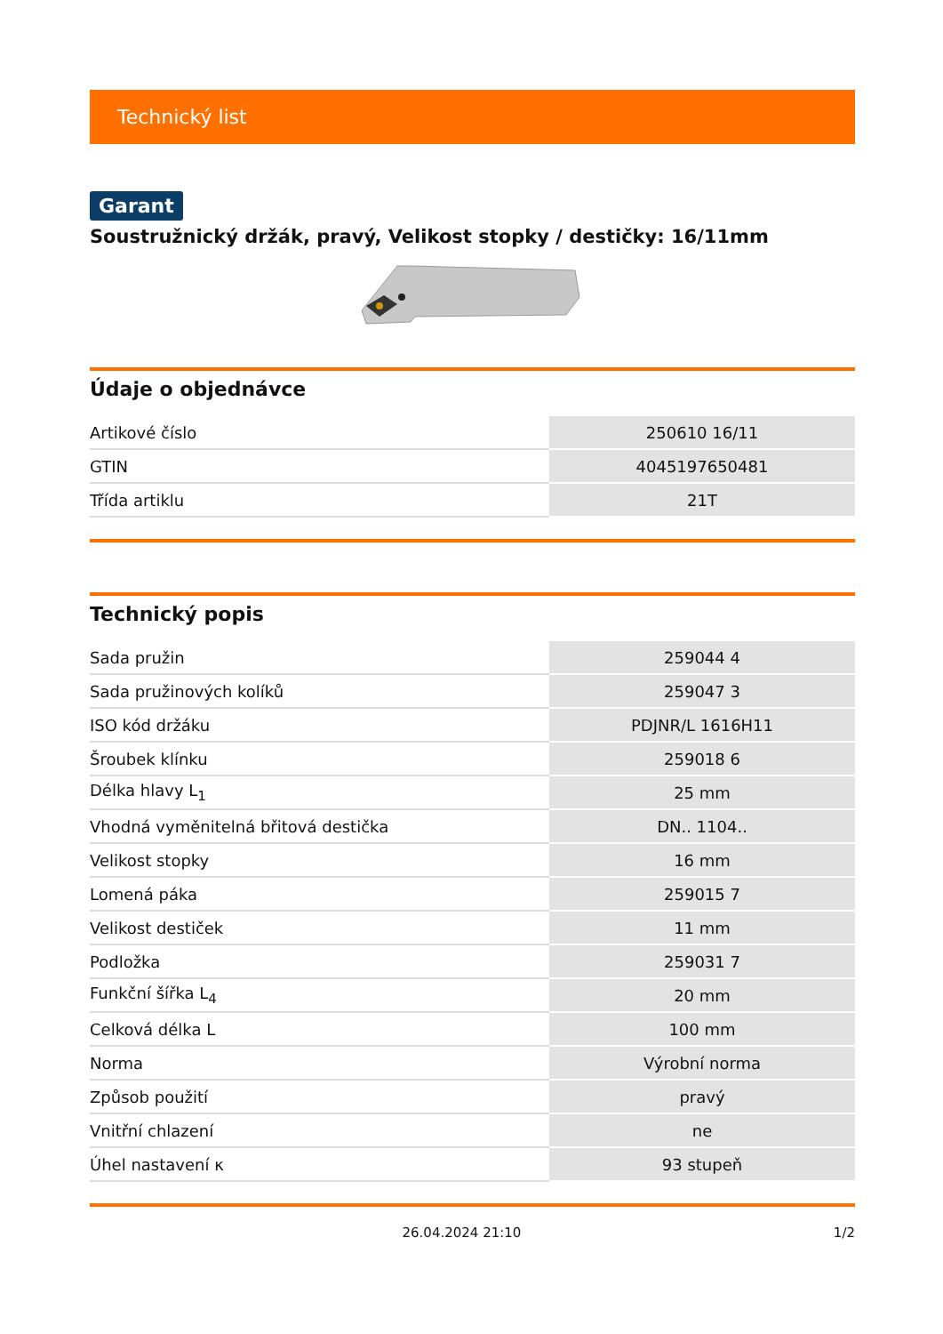Technický list
Garant
Soustružnický držák, pravý, Velikost stopky / destičky: 16/11mm
Údaje o objednávce
| Artikové číslo | 250610 16/11 |
| GTIN | 4045197650481 |
| Třída artiklu | 21T |
Technický popis
| Sada pružin | 259044 4 |
| Sada pružinových kolíků | 259047 3 |
| ISO kód držáku | PDJNR/L 1616H11 |
| Šroubek klínku | 259018 6 |
| Délka hlavy L<sub>1</sub> | 25 mm |
| Vhodná vyměnitelná břitová destička | DN.. 1104.. |
| Velikost stopky | 16 mm |
| Lomená páka | 259015 7 |
| Velikost destiček | 11 mm |
| Podložka | 259031 7 |
| Funkční šířka L<sub>4</sub> | 20 mm |
| Celková délka L | 100 mm |
| Norma | Výrobní norma |
| Způsob použití | pravý |
| Vnitřní chlazení | ne |
| Úhel nastavení κ | 93 stupeň |
26.04.2024 21:10 1/2